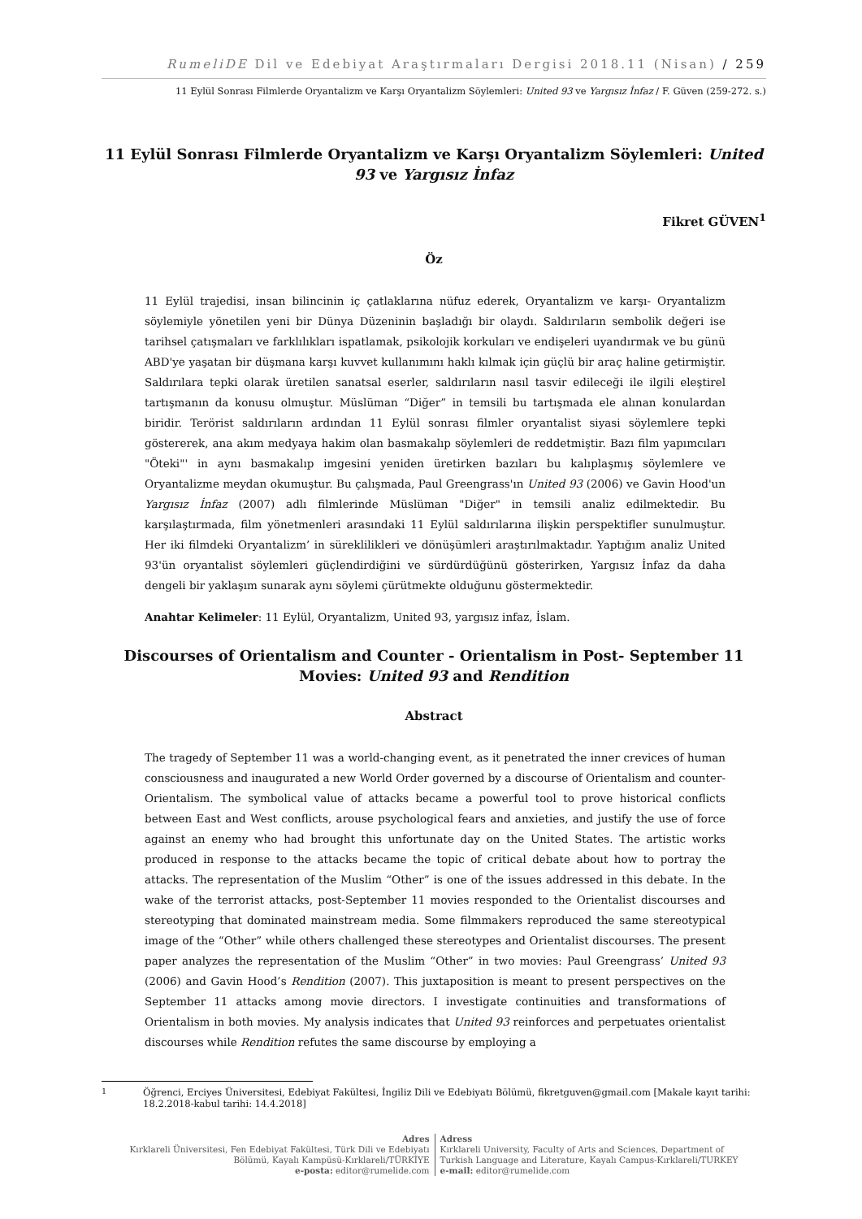RumeliDE Dil ve Edebiyat Araştırmaları Dergisi 2018.11 (Nisan) / 259
11 Eylül Sonrası Filmlerde Oryantalizm ve Karşı Oryantalizm Söylemleri: United 93 ve Yargısız İnfaz / F. Güven (259-272. s.)
11 Eylül Sonrası Filmlerde Oryantalizm ve Karşı Oryantalizm Söylemleri: United 93 ve Yargısız İnfaz
Fikret GÜVEN<sup>1</sup>
Öz
11 Eylül trajedisi, insan bilincinin iç çatlaklarına nüfuz ederek, Oryantalizm ve karşı- Oryantalizm söylemiyle yönetilen yeni bir Dünya Düzeninin başladığı bir olaydı. Saldırıların sembolik değeri ise tarihsel çatışmaları ve farklılıkları ispatlamak, psikolojik korkuları ve endişeleri uyandırmak ve bu günü ABD'ye yaşatan bir düşmana karşı kuvvet kullanımını haklı kılmak için güçlü bir araç haline getirmiştir. Saldırılara tepki olarak üretilen sanatsal eserler, saldırıların nasıl tasvir edileceği ile ilgili eleştirel tartışmanın da konusu olmuştur. Müslüman “Diğer” in temsili bu tartışmada ele alınan konulardan biridir. Terörist saldırıların ardından 11 Eylül sonrası filmler oryantalist siyasi söylemlere tepki göstererek, ana akım medyaya hakim olan basmakalıp söylemleri de reddetmiştir. Bazı film yapımcıları "Öteki"' in aynı basmakalıp imgesini yeniden üretirken bazıları bu kalıplaşmış söylemlere ve Oryantalizme meydan okumuştur. Bu çalışmada, Paul Greengrass'ın United 93 (2006) ve Gavin Hood'un Yargısız İnfaz (2007) adlı filmlerinde Müslüman "Diğer" in temsili analiz edilmektedir. Bu karşılaştırmada, film yönetmenleri arasındaki 11 Eylül saldırılarına ilişkin perspektifler sunulmuştur. Her iki filmdeki Oryantalizm’ in süreklilikleri ve dönüşümleri araştırılmaktadır. Yaptığım analiz United 93'ün oryantalist söylemleri güçlendirdiğini ve sürdürdüğünü gösterirken, Yargısız İnfaz da daha dengeli bir yaklaşım sunarak aynı söylemi çürütmekte olduğunu göstermektedir.
Anahtar Kelimeler: 11 Eylül, Oryantalizm, United 93, yargısız infaz, İslam.
Discourses of Orientalism and Counter - Orientalism in Post- September 11 Movies: United 93 and Rendition
Abstract
The tragedy of September 11 was a world-changing event, as it penetrated the inner crevices of human consciousness and inaugurated a new World Order governed by a discourse of Orientalism and counter-Orientalism. The symbolical value of attacks became a powerful tool to prove historical conflicts between East and West conflicts, arouse psychological fears and anxieties, and justify the use of force against an enemy who had brought this unfortunate day on the United States. The artistic works produced in response to the attacks became the topic of critical debate about how to portray the attacks. The representation of the Muslim “Other” is one of the issues addressed in this debate. In the wake of the terrorist attacks, post-September 11 movies responded to the Orientalist discourses and stereotyping that dominated mainstream media. Some filmmakers reproduced the same stereotypical image of the “Other” while others challenged these stereotypes and Orientalist discourses. The present paper analyzes the representation of the Muslim “Other” in two movies: Paul Greengrass’ United 93 (2006) and Gavin Hood’s Rendition (2007). This juxtaposition is meant to present perspectives on the September 11 attacks among movie directors. I investigate continuities and transformations of Orientalism in both movies. My analysis indicates that United 93 reinforces and perpetuates orientalist discourses while Rendition refutes the same discourse by employing a
<sup>1</sup> Öğrenci, Erciyes Üniversitesi, Edebiyat Fakültesi, İngiliz Dili ve Edebiyatı Bölümü, fikretguven@gmail.com [Makale kayıt tarihi: 18.2.2018-kabul tarihi: 14.4.2018]
Adres
Kırklareli Üniversitesi, Fen Edebiyat Fakültesi, Türk Dili ve Edebiyatı
Bölümü, Kayalı Kampüsü-Kırklareli/TÜRKİYE
e-posta: editor@rumelide.com
Adress
Kırklareli University, Faculty of Arts and Sciences, Department of
Turkish Language and Literature, Kayalı Campus-Kırklareli/TURKEY
e-mail: editor@rumelide.com